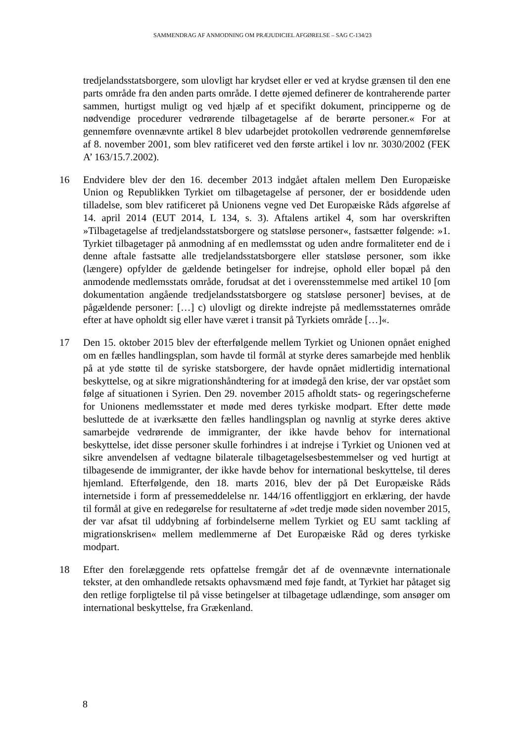SAMMENDRAG AF ANMODNING OM PRÆJUDICIEL AFGØRELSE – SAG C-134/23
tredjelandsstatsborgere, som ulovligt har krydset eller er ved at krydse grænsen til den ene parts område fra den anden parts område. I dette øjemed definerer de kontraherende parter sammen, hurtigst muligt og ved hjælp af et specifikt dokument, principperne og de nødvendige procedurer vedrørende tilbagetagelse af de berørte personer.« For at gennemføre ovennævnte artikel 8 blev udarbejdet protokollen vedrørende gennemførelse af 8. november 2001, som blev ratificeret ved den første artikel i lov nr. 3030/2002 (FEK A’ 163/15.7.2002).
16 Endvidere blev der den 16. december 2013 indgået aftalen mellem Den Europæiske Union og Republikken Tyrkiet om tilbagetagelse af personer, der er bosiddende uden tilladelse, som blev ratificeret på Unionens vegne ved Det Europæiske Råds afgørelse af 14. april 2014 (EUT 2014, L 134, s. 3). Aftalens artikel 4, som har overskriften »Tilbagetagelse af tredjelandsstatsborgere og statsløse personer«, fastsætter følgende: »1. Tyrkiet tilbagetager på anmodning af en medlemsstat og uden andre formaliteter end de i denne aftale fastsatte alle tredjelandsstatsborgere eller statsløse personer, som ikke (længere) opfylder de gældende betingelser for indrejse, ophold eller bopæl på den anmodende medlemsstats område, forudsat at det i overensstemmelse med artikel 10 [om dokumentation angående tredjelandsstatsborgere og statsløse personer] bevises, at de pågældende personer: […] c) ulovligt og direkte indrejste på medlemsstaternes område efter at have opholdt sig eller have været i transit på Tyrkiets område […]«.
17 Den 15. oktober 2015 blev der efterfølgende mellem Tyrkiet og Unionen opnået enighed om en fælles handlingsplan, som havde til formål at styrke deres samarbejde med henblik på at yde støtte til de syriske statsborgere, der havde opnået midlertidig international beskyttelse, og at sikre migrationshåndtering for at imødegå den krise, der var opstået som følge af situationen i Syrien. Den 29. november 2015 afholdt stats- og regeringscheferne for Unionens medlemsstater et møde med deres tyrkiske modpart. Efter dette møde besluttede de at iværksætte den fælles handlingsplan og navnlig at styrke deres aktive samarbejde vedrørende de immigranter, der ikke havde behov for international beskyttelse, idet disse personer skulle forhindres i at indrejse i Tyrkiet og Unionen ved at sikre anvendelsen af vedtagne bilaterale tilbagetagelsesbestemmelser og ved hurtigt at tilbagesende de immigranter, der ikke havde behov for international beskyttelse, til deres hjemland. Efterfølgende, den 18. marts 2016, blev der på Det Europæiske Råds internetside i form af pressemeddelelse nr. 144/16 offentliggjort en erklæring, der havde til formål at give en redegørelse for resultaterne af »det tredje møde siden november 2015, der var afsat til uddybning af forbindelserne mellem Tyrkiet og EU samt tackling af migrationskrisen« mellem medlemmerne af Det Europæiske Råd og deres tyrkiske modpart.
18 Efter den forelæggende rets opfattelse fremgår det af de ovennævnte internationale tekster, at den omhandlede retsakts ophavsmænd med føje fandt, at Tyrkiet har påtaget sig den retlige forpligtelse til på visse betingelser at tilbagetage udlændinge, som ansøger om international beskyttelse, fra Grækenland.
8